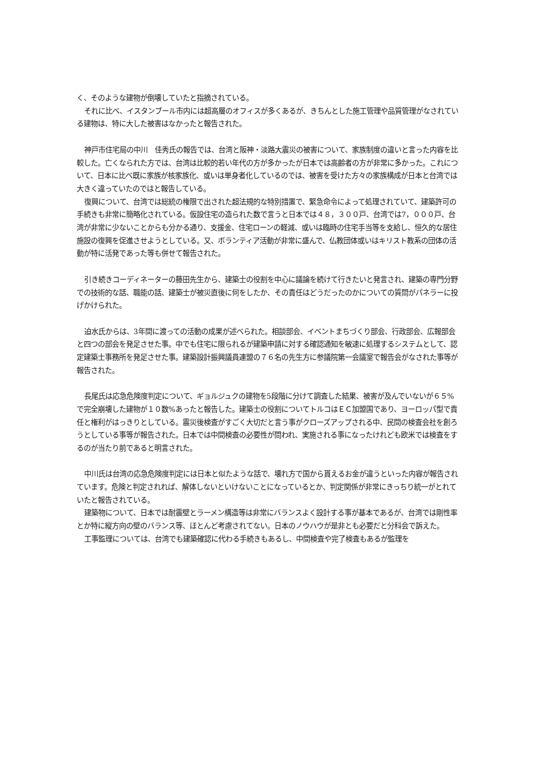く、そのような建物が倒壊していたと指摘されている。
それに比べ、イスタンブール市内には超高層のオフィスが多くあるが、きちんとした施工管理や品質管理がなされている建物は、特に大した被害はなかったと報告された。
神戸市住宅局の中川　佳秀氏の報告では、台湾と阪神・淡路大震災の被害について、家族制度の違いと言った内容を比較した。亡くなられた方では、台湾は比較的若い年代の方が多かったが日本では高齢者の方が非常に多かった。これについて、日本に比べ既に家族が核家族化、或いは単身者化しているのでは、被害を受けた方々の家族構成が日本と台湾では大きく違っていたのではと報告している。
復興について、台湾では総統の権限で出された超法規的な特別措置で、緊急命令によって処理されていて、建築許可の手続きも非常に簡略化されている。仮設住宅の造られた数で言うと日本では４８，３００戸、台湾では7，０００戸、台湾が非常に少ないことからも分かる通り、支援金、住宅ローンの軽減、或いは臨時の住宅手当等を支給し、恒久的な居住施設の復興を促進させようとしている。又、ボランティア活動が非常に盛んで、仏教団体或いはキリスト教系の団体の活動が特に活発であった等も併せて報告された。
引き続きコーディネーターの藤田先生から、建築士の役割を中心に議論を続けて行きたいと発言され、建築の専門分野での技術的な話、職能の話、建築士が被災直後に何をしたか、その責任はどうだったのかについての質問がパネラーに投げかけられた。
迫水氏からは、3年間に渡っての活動の成果が述べられた。相談部会、イベントまちづくり部会、行政部会、広報部会と四つの部会を発足させた事。中でも住宅に限られるが建築申請に対する確認通知を敏速に処理するシステムとして、認定建築士事務所を発足させた事。建築設計振興議員連盟の７６名の先生方に参議院第一会議室で報告会がなされた事等が報告された。
長尾氏は応急危険度判定について、ギョルジュクの建物を5段階に分けて調査した結果、被害が及んでいないが６５%で完全崩壊した建物が１０数%あったと報告した。建築士の役割についてトルコはＥＣ加盟国であり、ヨーロッパ型で責任と権利がはっきりとしている。震災後検査がすごく大切だと言う事がクローズアップされる中、民間の検査会社を創ろうとしている事等が報告された。日本では中間検査の必要性が問われ、実施される事になったけれども欧米では検査をするのが当たり前であると明言された。
中川氏は台湾の応急危険度判定には日本と似たような話で、壊れ方で国から貰えるお金が違うといった内容が報告されています。危険と判定されれば、解体しないといけないことになっているとか、判定関係が非常にきっちり統一がとれていたと報告されている。
建築物について、日本では耐震壁とラーメン構造等は非常にバランスよく設計する事が基本であるが、台湾では剛性率とか特に縦方向の壁のバランス等、ほとんど考慮されてない。日本のノウハウが是非とも必要だと分科会で訴えた。
工事監理については、台湾でも建築確認に代わる手続きもあるし、中間検査や完了検査もあるが監理を